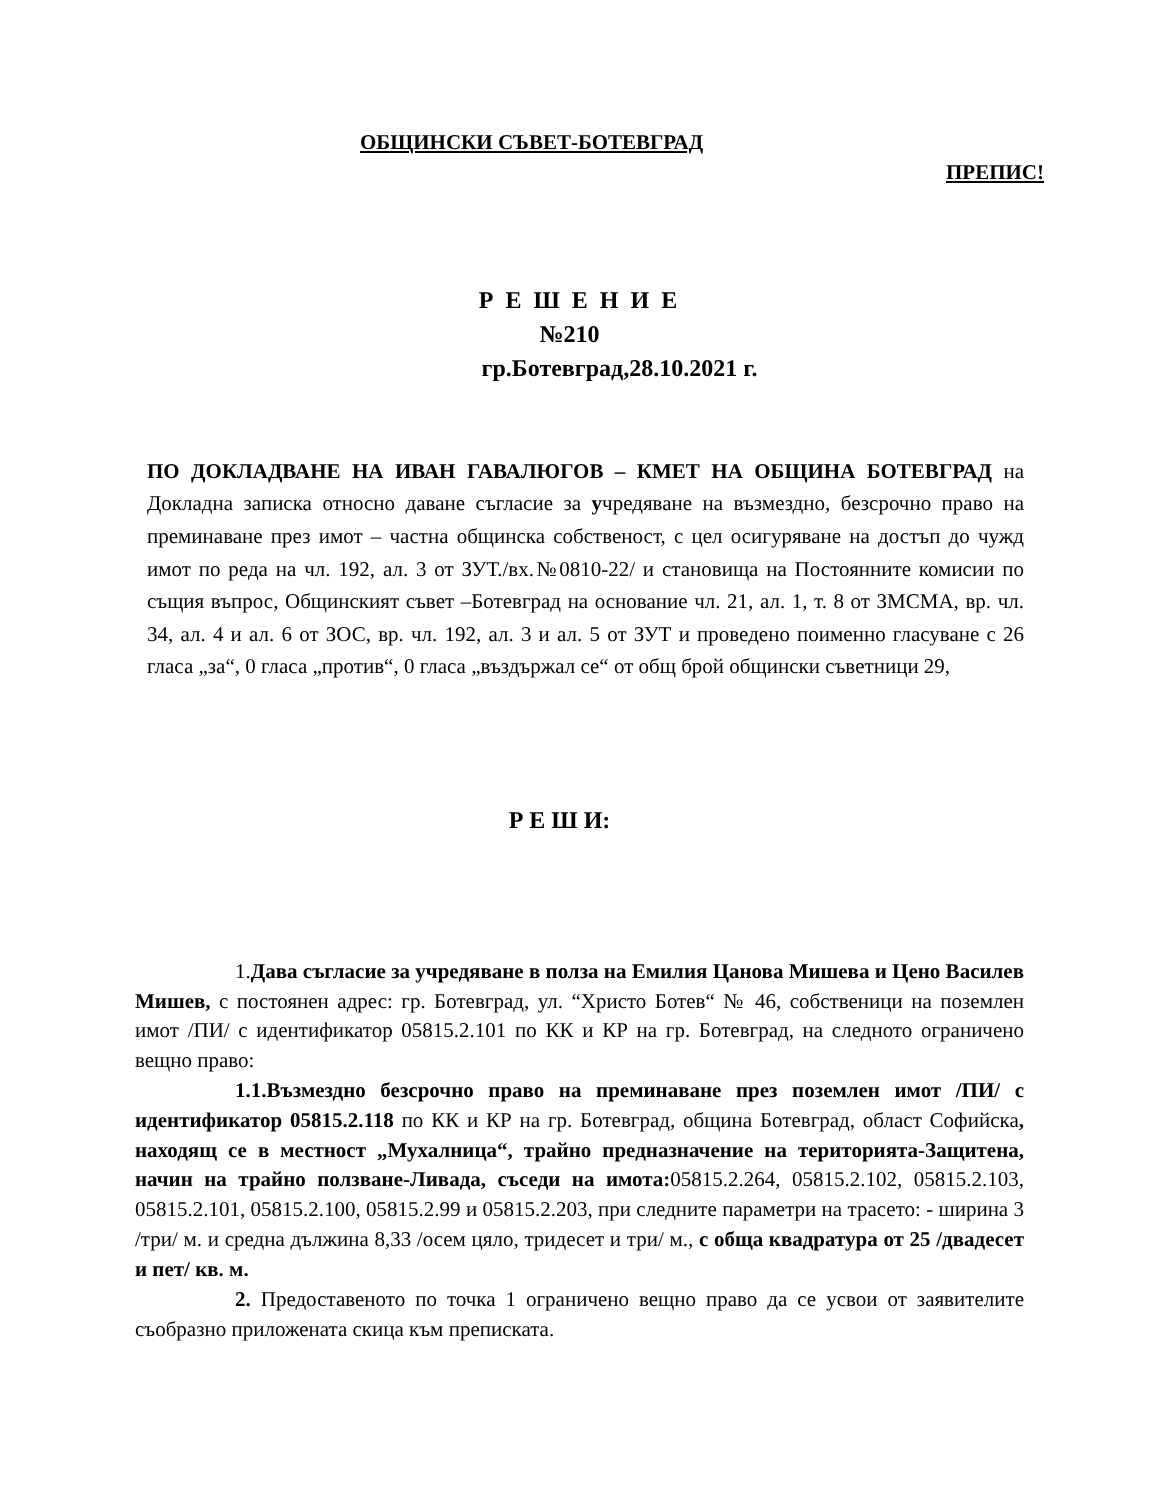ОБЩИНСКИ СЪВЕТ-БОТЕВГРАД
ПРЕПИС!
Р Е Ш Е Н И Е
№210
гр.Ботевград,28.10.2021 г.
ПО ДОКЛАДВАНЕ НА ИВАН ГАВАЛЮГОВ – КМЕТ НА ОБЩИНА БОТЕВГРАД на Докладна записка относно даване съгласие за учредяване на възмездно, безсрочно право на преминаване през имот – частна общинска собственост, с цел осигуряване на достъп до чужд имот по реда на чл. 192, ал. 3 от ЗУТ./вх.№0810-22/ и становища на Постоянните комисии по същия въпрос, Общинският съвет –Ботевград на основание чл. 21, ал. 1, т. 8 от ЗМСМА, вр. чл. 34, ал. 4 и ал. 6 от ЗОС, вр. чл. 192, ал. 3 и ал. 5 от ЗУТ и проведено поименно гласуване с 26 гласа „за“, 0 гласа „против“, 0 гласа „въздържал се“ от общ брой общински съветници 29,
Р Е Ш И:
1.Дава съгласие за учредяване в полза на Емилия Цанова Мишева и Цено Василев Мишев, с постоянен адрес: гр. Ботевград, ул. “Христо Ботев“ № 46, собственици на поземлен имот /ПИ/ с идентификатор 05815.2.101 по КК и КР на гр. Ботевград, на следното ограничено вещно право:
1.1.Възмездно безсрочно право на преминаване през поземлен имот /ПИ/ с идентификатор 05815.2.118 по КК и КР на гр. Ботевград, община Ботевград, област Софийска, находящ се в местност „Мухалница“, трайно предназначение на територията-Защитена, начин на трайно ползване-Ливада, съседи на имота: 05815.2.264, 05815.2.102, 05815.2.103, 05815.2.101, 05815.2.100, 05815.2.99 и 05815.2.203, при следните параметри на трасето: - ширина 3 /три/ м. и средна дължина 8,33 /осем цяло, тридесет и три/ м., с обща квадратура от 25 /двадесет и пет/ кв. м.
2. Предоставеното по точка 1 ограничено вещно право да се усвои от заявителите съобразно приложената скица към преписката.